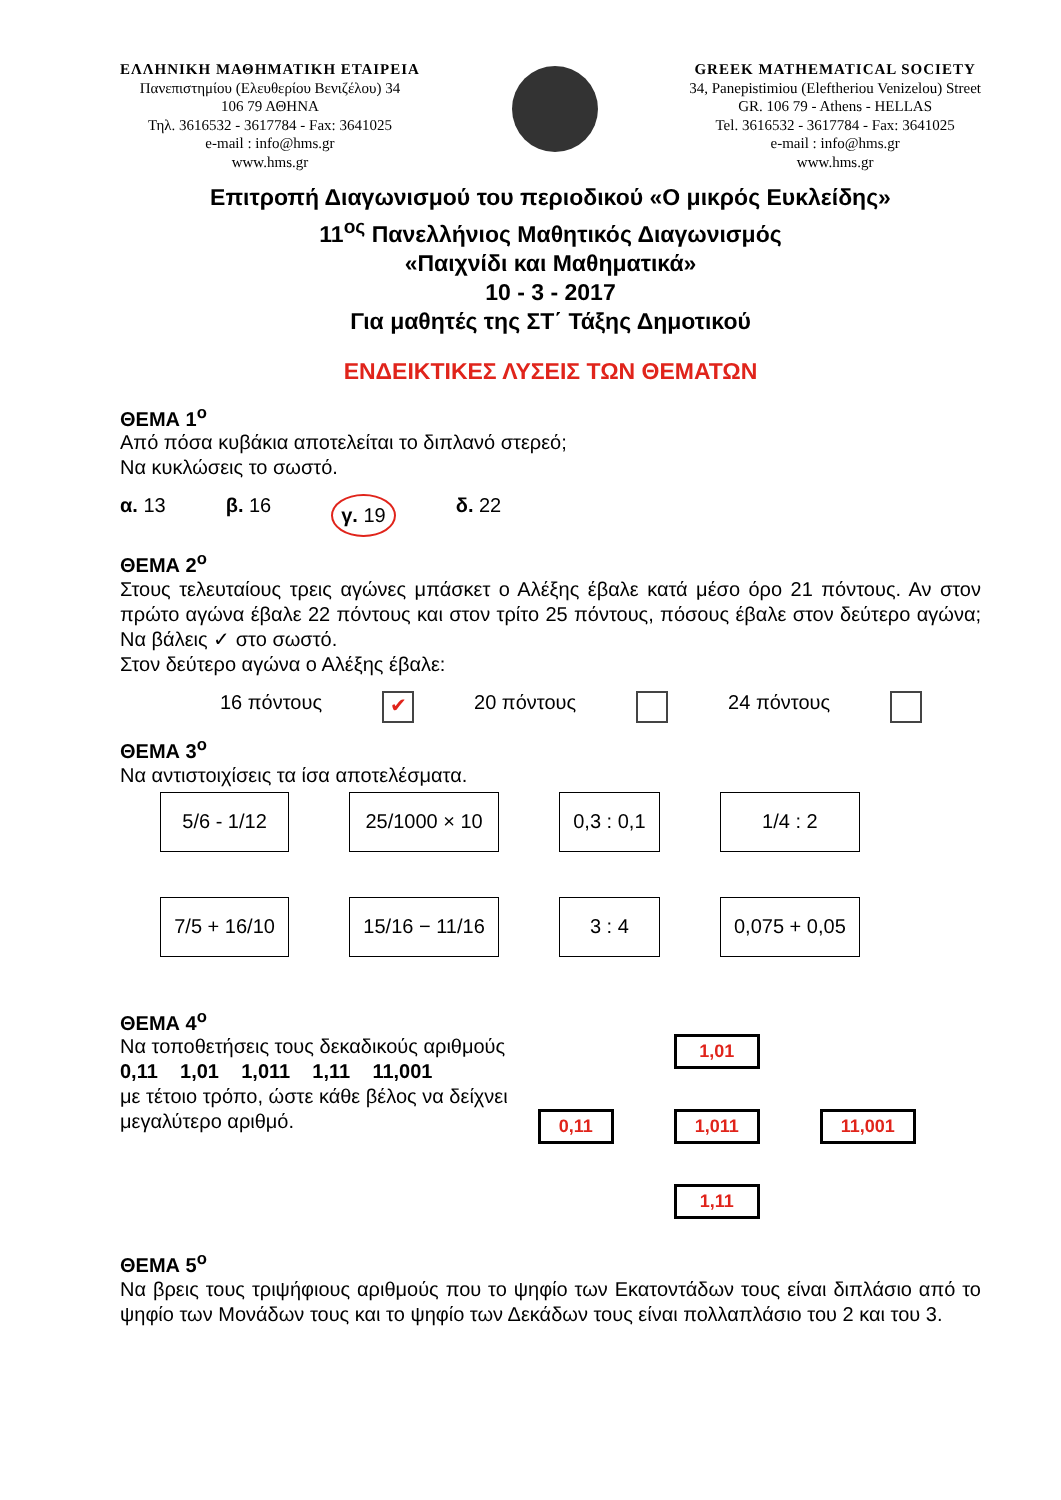ΕΛΛΗΝΙΚΗ ΜΑΘΗΜΑΤΙΚΗ ΕΤΑΙΡΕΙΑ
Πανεπιστημίου (Ελευθερίου Βενιζέλου) 34
106 79 ΑΘΗΝΑ
Τηλ. 3616532 - 3617784 - Fax: 3641025
e-mail : info@hms.gr
www.hms.gr
GREEK MATHEMATICAL SOCIETY
34, Panepistimiou (Eleftheriou Venizelou) Street
GR. 106 79 - Athens - HELLAS
Tel. 3616532 - 3617784 - Fax: 3641025
e-mail : info@hms.gr
www.hms.gr
Επιτροπή Διαγωνισμού του περιοδικού «Ο μικρός Ευκλείδης»
11<sup>ος</sup> Πανελλήνιος Μαθητικός Διαγωνισμός
«Παιχνίδι και Μαθηματικά»
10 - 3 - 2017
Για μαθητές της ΣΤ΄ Τάξης Δημοτικού
ΕΝΔΕΙΚΤΙΚΕΣ ΛΥΣΕΙΣ ΤΩΝ ΘΕΜΑΤΩΝ
ΘΕΜΑ 1<sup>ο</sup>
Από πόσα κυβάκια αποτελείται το διπλανό στερεό;
Να κυκλώσεις το σωστό.
α. 13 β. 16 γ. 19 δ. 22
ΘΕΜΑ 2<sup>ο</sup>
Στους τελευταίους τρεις αγώνες μπάσκετ ο Αλέξης έβαλε κατά μέσο όρο 21 πόντους. Αν στον πρώτο αγώνα έβαλε 22 πόντους και στον τρίτο 25 πόντους, πόσους έβαλε στον δεύτερο αγώνα; Να βάλεις ✓ στο σωστό.
Στον δεύτερο αγώνα ο Αλέξης έβαλε:
16 πόντους ✔ 20 πόντους 24 πόντους
ΘΕΜΑ 3<sup>ο</sup>
Να αντιστοιχίσεις τα ίσα αποτελέσματα.
5/6 - 1/12
25/1000 × 10
0,3 : 0,1
1/4 : 2
7/5 + 16/10
15/16 − 11/16
3 : 4
0,075 + 0,05
ΘΕΜΑ 4<sup>ο</sup>
Να τοποθετήσεις τους δεκαδικούς αριθμούς
0,11 1,01 1,011 1,11 11,001
με τέτοιο τρόπο, ώστε κάθε βέλος να δείχνει
μεγαλύτερο αριθμό.
1,01 0,11 1,011 11,001 1,11
ΘΕΜΑ 5<sup>ο</sup>
Να βρεις τους τριψήφιους αριθμούς που το ψηφίο των Εκατοντάδων τους είναι διπλάσιο από το ψηφίο των Μονάδων τους και το ψηφίο των Δεκάδων τους είναι πολλαπλάσιο του 2 και του 3.